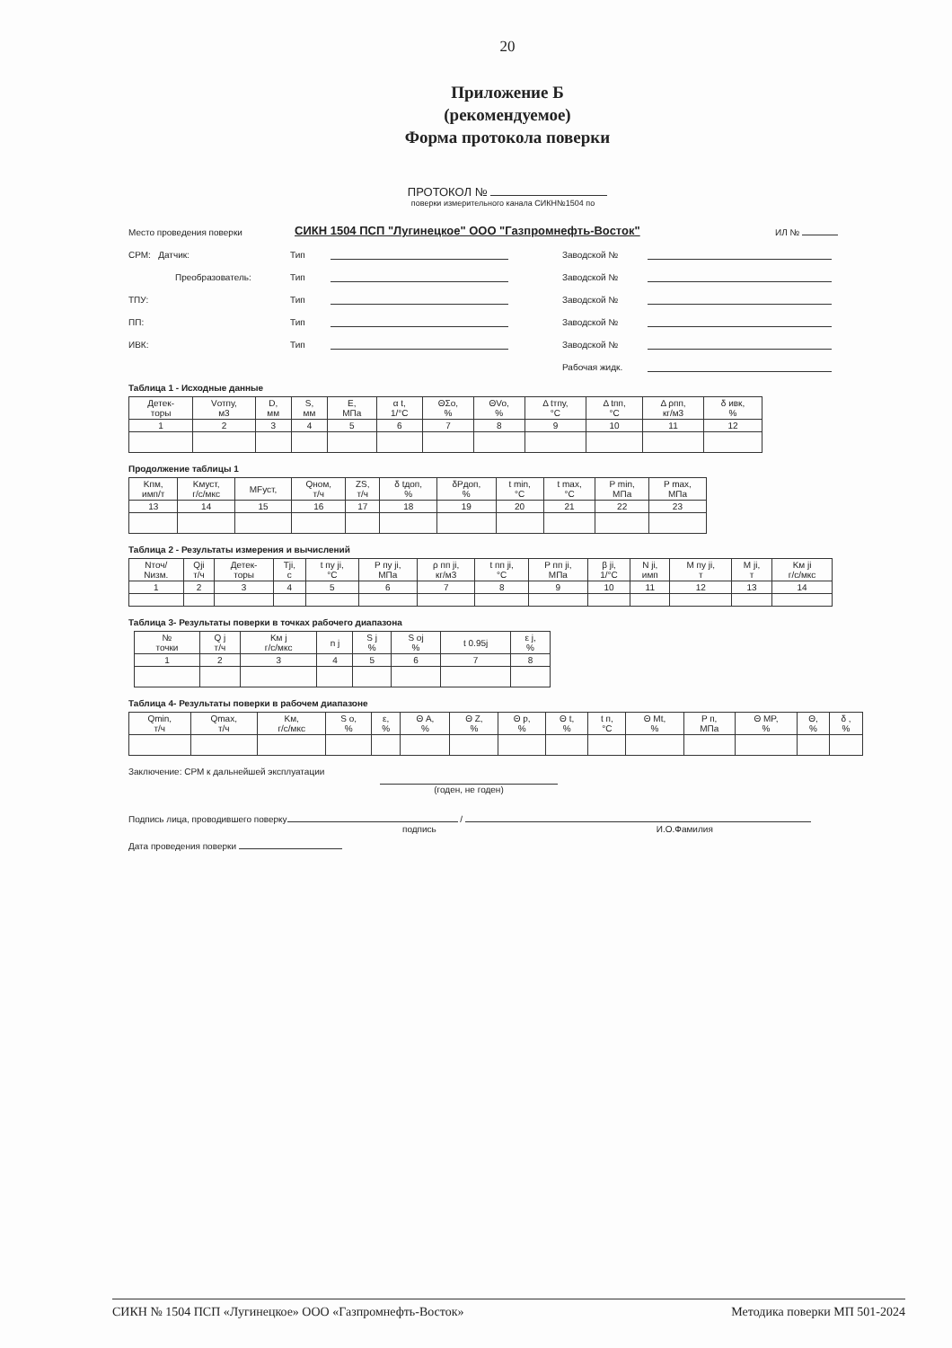20
Приложение Б
(рекомендуемое)
Форма протокола поверки
ПРОТОКОЛ №
поверки измерительного канала СИКН№1504 по
Место проведения поверки СИКН 1504 ПСП "Лугинецкое" ООО "Газпромнефть-Восток" ИЛ №
СРМ: Датчик: Тип Заводской №
Преобразователь: Тип Заводской №
ТПУ: Тип Заводской №
ПП: Тип Заводской №
ИВК: Тип Заводской №
Рабочая жидк.
Таблица 1 - Исходные данные
| Детек- торы | Vотпу, м3 | D, мм | S, мм | E, МПа | α t, 1/°C | ΘΣo, % | ΘVo, % | Δ tтпу, °C | Δ tпп, °C | Δ ρпп, кг/м3 | δ ивк, % |
| --- | --- | --- | --- | --- | --- | --- | --- | --- | --- | --- | --- |
| 1 | 2 | 3 | 4 | 5 | 6 | 7 | 8 | 9 | 10 | 11 | 12 |
Продолжение таблицы 1
| Kпм, имп/т | Kмуст, г/с/мкс | MFуст, | Qном, т/ч | ZS, т/ч | δ tдоп, % | δPдоп, % | t min, °C | t max, °C | P min, МПа | P max, МПа |
| --- | --- | --- | --- | --- | --- | --- | --- | --- | --- | --- |
| 13 | 14 | 15 | 16 | 17 | 18 | 19 | 20 | 21 | 22 | 23 |
Таблица 2 - Результаты измерения и вычислений
| Nточ/ Nизм. | Qji т/ч | Детек- торы | Tji, с | t пу ji, °C | P пу ji, МПа | ρ пп ji, кг/м3 | t пп ji, °C | P пп ji, МПа | β ji, 1/°C | N ji, имп | M пу ji, т | M ji, т | Kм ji г/с/мкс |
| --- | --- | --- | --- | --- | --- | --- | --- | --- | --- | --- | --- | --- | --- |
| 1 | 2 | 3 | 4 | 5 | 6 | 7 | 8 | 9 | 10 | 11 | 12 | 13 | 14 |
Таблица 3- Результаты поверки в точках рабочего диапазона
| № точки | Q j т/ч | Kм j г/с/мкс | n j | S j % | S oj % | t 0.95j | ε j, % |
| --- | --- | --- | --- | --- | --- | --- | --- |
| 1 | 2 | 3 | 4 | 5 | 6 | 7 | 8 |
Таблица 4- Результаты поверки в рабочем диапазоне
| Qmin, т/ч | Qmax, т/ч | Kм, г/с/мкс | S o, % | ε, % | Θ A, % | Θ Z, % | Θ p, % | Θ t, % | t п, °C | Θ Mt, % | P п, МПа | Θ MP, % | Θ, % | δ , % |
| --- | --- | --- | --- | --- | --- | --- | --- | --- | --- | --- | --- | --- | --- | --- |
Заключение: СРМ к дальнейшей эксплуатации
(годен, не годен)
Подпись лица, проводившего поверку /
подпись И.О.Фамилия
Дата проведения поверки
СИКН № 1504 ПСП «Лугинецкое» ООО «Газпромнефть-Восток» Методика поверки МП 501-2024